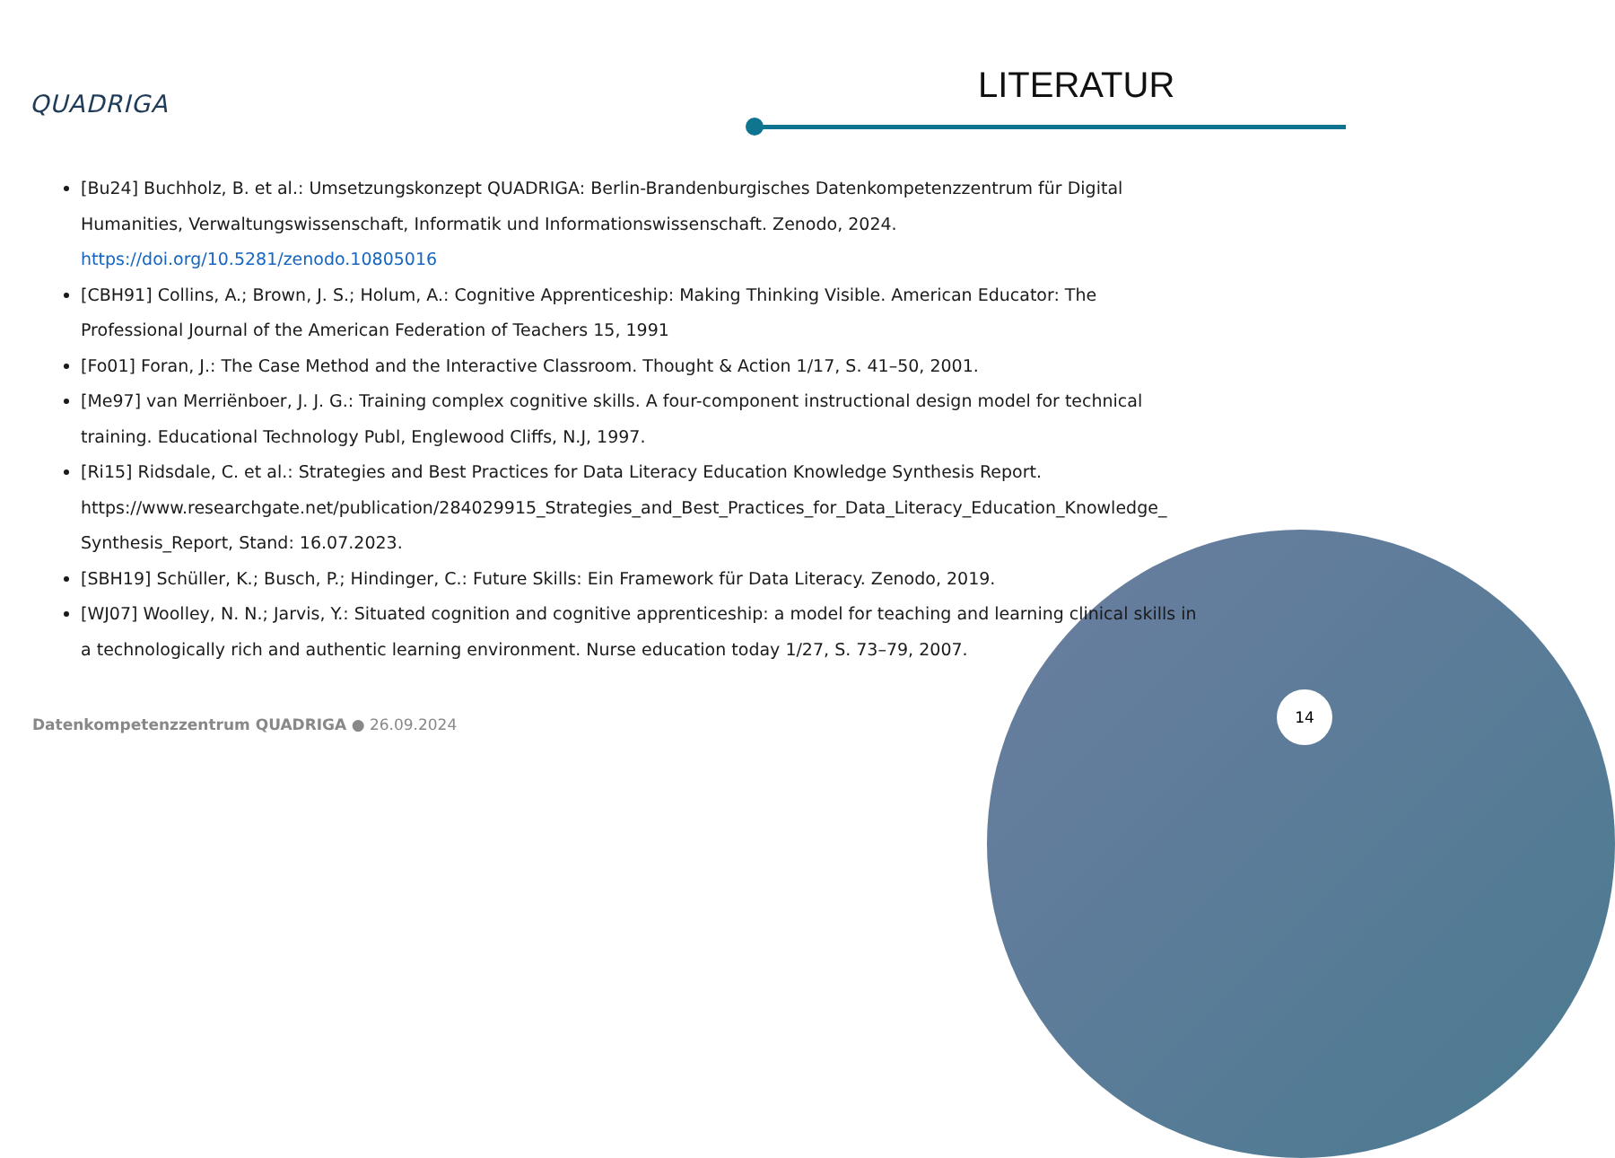QUADRIGA LITERATUR
[Bu24] Buchholz, B. et al.: Umsetzungskonzept QUADRIGA: Berlin-Brandenburgisches Datenkompetenzzentrum für Digital Humanities, Verwaltungswissenschaft, Informatik und Informationswissenschaft. Zenodo, 2024. https://doi.org/10.5281/zenodo.10805016
[CBH91] Collins, A.; Brown, J. S.; Holum, A.: Cognitive Apprenticeship: Making Thinking Visible. American Educator: The Professional Journal of the American Federation of Teachers 15, 1991
[Fo01] Foran, J.: The Case Method and the Interactive Classroom. Thought & Action 1/17, S. 41–50, 2001.
[Me97] van Merriënboer, J. J. G.: Training complex cognitive skills. A four-component instructional design model for technical training. Educational Technology Publ, Englewood Cliffs, N.J, 1997.
[Ri15] Ridsdale, C. et al.: Strategies and Best Practices for Data Literacy Education Knowledge Synthesis Report. https://www.researchgate.net/publication/284029915_Strategies_and_Best_Practices_for_Data_Literacy_Education_Knowledge_ Synthesis_Report, Stand: 16.07.2023.
[SBH19] Schüller, K.; Busch, P.; Hindinger, C.: Future Skills: Ein Framework für Data Literacy. Zenodo, 2019.
[WJ07] Woolley, N. N.; Jarvis, Y.: Situated cognition and cognitive apprenticeship: a model for teaching and learning clinical skills in a technologically rich and authentic learning environment. Nurse education today 1/27, S. 73–79, 2007.
Datenkompetenzzentrum QUADRIGA ● 26.09.2024
14